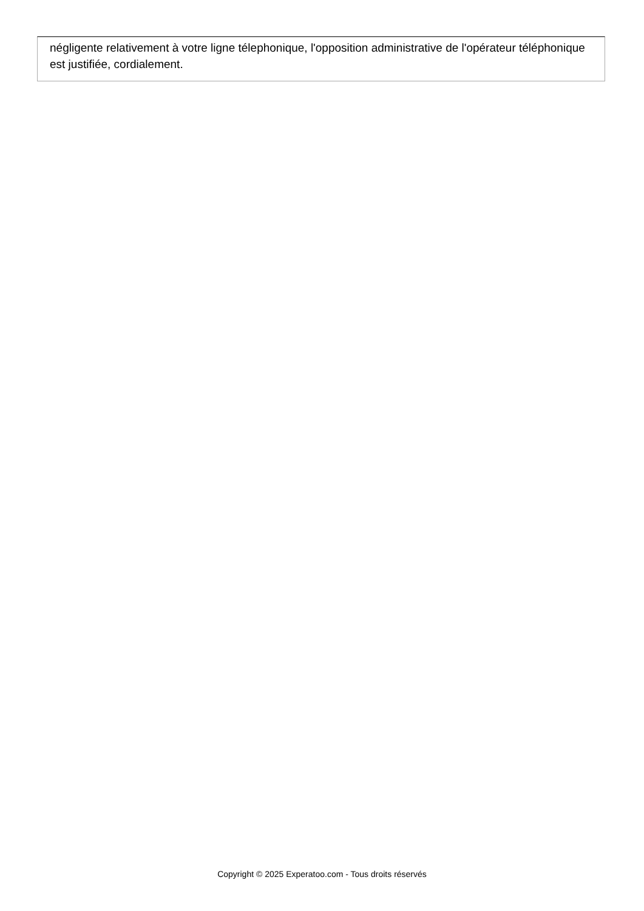négligente relativement à votre ligne télephonique, l'opposition administrative de l'opérateur téléphonique est justifiée, cordialement.
Copyright © 2025 Experatoo.com - Tous droits réservés